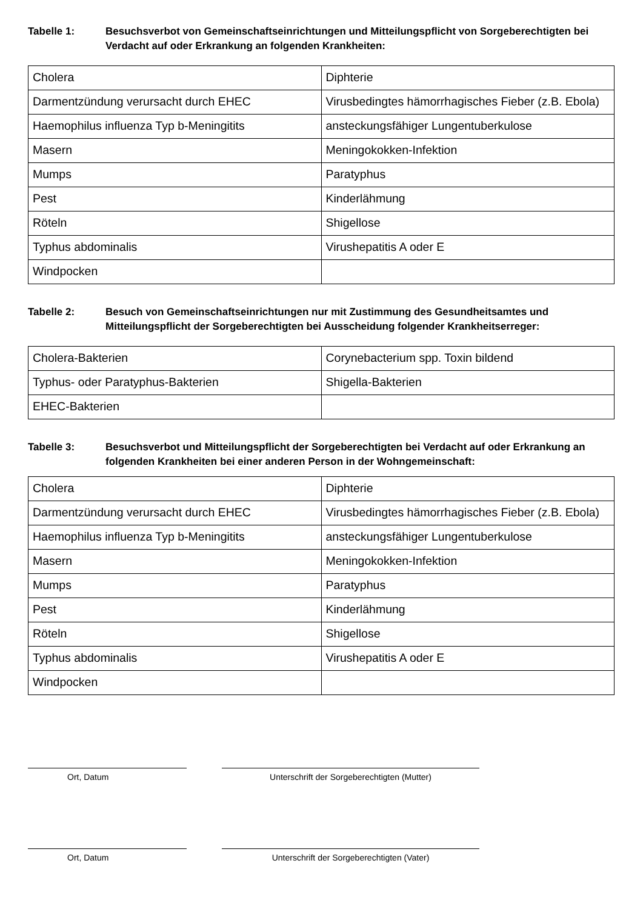Tabelle 1: Besuchsverbot von Gemeinschaftseinrichtungen und Mitteilungspflicht von Sorgeberechtigten bei Verdacht auf oder Erkrankung an folgenden Krankheiten:
| Cholera | Diphterie |
| Darmentzündung verursacht durch EHEC | Virusbedingtes hämorrhagisches Fieber (z.B. Ebola) |
| Haemophilus influenza Typ b-Meningitits | ansteckungsfähiger Lungentuberkulose |
| Masern | Meningokokken-Infektion |
| Mumps | Paratyphus |
| Pest | Kinderlähmung |
| Röteln | Shigellose |
| Typhus abdominalis | Virushepatitis A oder E |
| Windpocken | |
Tabelle 2: Besuch von Gemeinschaftseinrichtungen nur mit Zustimmung des Gesundheitsamtes und Mitteilungspflicht der Sorgeberechtigten bei Ausscheidung folgender Krankheitserreger:
| Cholera-Bakterien | Corynebacterium spp. Toxin bildend |
| Typhus- oder Paratyphus-Bakterien | Shigella-Bakterien |
| EHEC-Bakterien | |
Tabelle 3: Besuchsverbot und Mitteilungspflicht der Sorgeberechtigten bei Verdacht auf oder Erkrankung an folgenden Krankheiten bei einer anderen Person in der Wohngemeinschaft:
| Cholera | Diphterie |
| Darmentzündung verursacht durch EHEC | Virusbedingtes hämorrhagisches Fieber (z.B. Ebola) |
| Haemophilus influenza Typ b-Meningitits | ansteckungsfähiger Lungentuberkulose |
| Masern | Meningokokken-Infektion |
| Mumps | Paratyphus |
| Pest | Kinderlähmung |
| Röteln | Shigellose |
| Typhus abdominalis | Virushepatitis A oder E |
| Windpocken | |
Ort, Datum Unterschrift der Sorgeberechtigten (Mutter)
Ort, Datum Unterschrift der Sorgeberechtigten (Vater)